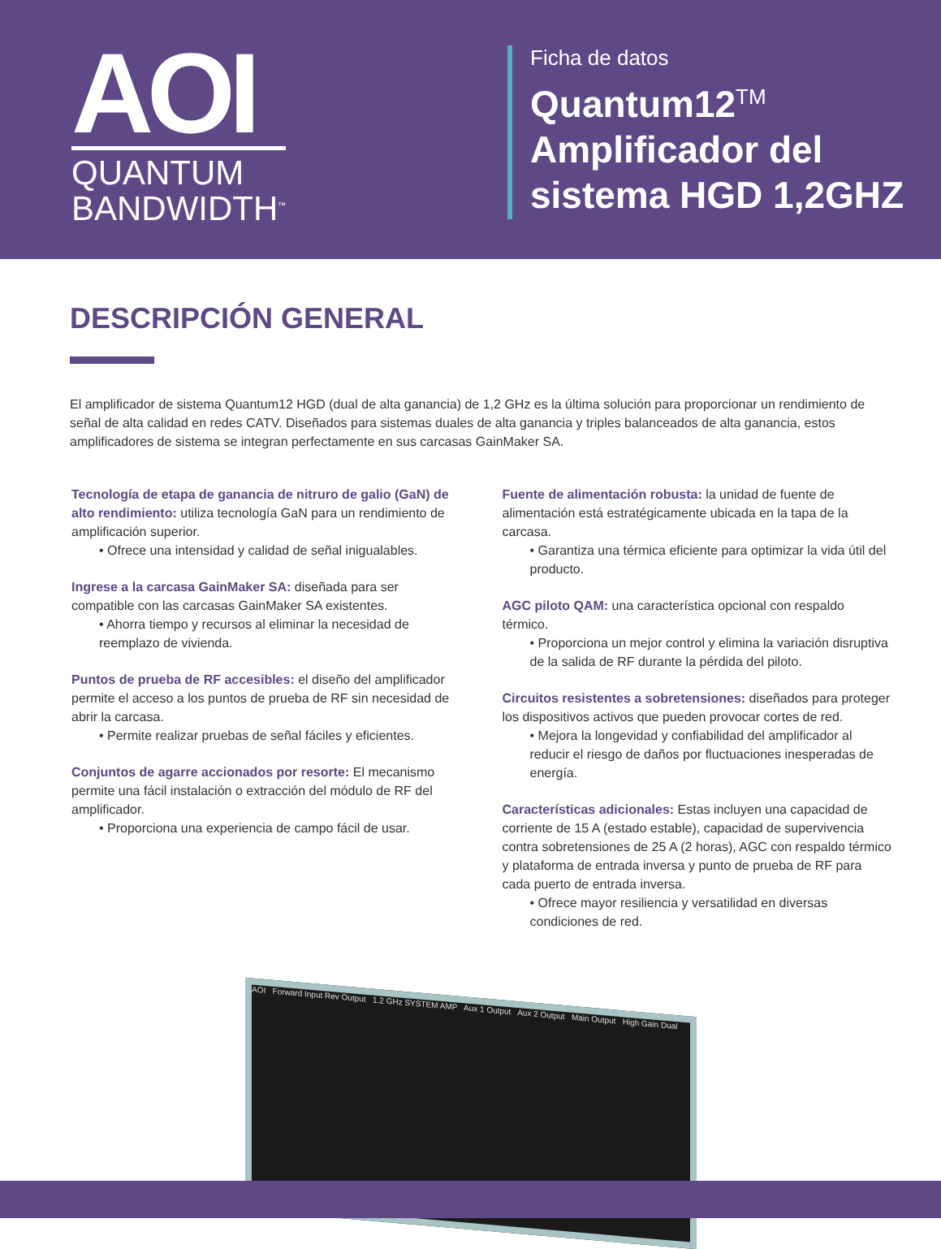AOI
QUANTUM
BANDWIDTH<sup>™</sup>
Ficha de datos
Quantum12<sup>TM</sup>
Amplificador del
sistema HGD 1,2GHZ
DESCRIPCIÓN GENERAL
El amplificador de sistema Quantum12 HGD (dual de alta ganancia) de 1,2 GHz es la última solución para proporcionar un rendimiento de señal de alta calidad en redes CATV. Diseñados para sistemas duales de alta ganancia y triples balanceados de alta ganancia, estos amplificadores de sistema se integran perfectamente en sus carcasas GainMaker SA.
Tecnología de etapa de ganancia de nitruro de galio (GaN) de alto rendimiento: utiliza tecnología GaN para un rendimiento de amplificación superior.
• Ofrece una intensidad y calidad de señal inigualables.
Ingrese a la carcasa GainMaker SA: diseñada para ser compatible con las carcasas GainMaker SA existentes.
• Ahorra tiempo y recursos al eliminar la necesidad de reemplazo de vivienda.
Puntos de prueba de RF accesibles: el diseño del amplificador permite el acceso a los puntos de prueba de RF sin necesidad de abrir la carcasa.
• Permite realizar pruebas de señal fáciles y eficientes.
Conjuntos de agarre accionados por resorte: El mecanismo permite una fácil instalación o extracción del módulo de RF del amplificador.
• Proporciona una experiencia de campo fácil de usar.
Fuente de alimentación robusta: la unidad de fuente de alimentación está estratégicamente ubicada en la tapa de la carcasa.
• Garantiza una térmica eficiente para optimizar la vida útil del producto.
AGC piloto QAM: una característica opcional con respaldo térmico.
• Proporciona un mejor control y elimina la variación disruptiva de la salida de RF durante la pérdida del piloto.
Circuitos resistentes a sobretensiones: diseñados para proteger los dispositivos activos que pueden provocar cortes de red.
• Mejora la longevidad y confiabilidad del amplificador al reducir el riesgo de daños por fluctuaciones inesperadas de energía.
Características adicionales: Estas incluyen una capacidad de corriente de 15 A (estado estable), capacidad de supervivencia contra sobretensiones de 25 A (2 horas), AGC con respaldo térmico y plataforma de entrada inversa y punto de prueba de RF para cada puerto de entrada inversa.
• Ofrece mayor resiliencia y versatilidad en diversas condiciones de red.
AOI Forward Input Rev Output 1.2 GHz SYSTEM AMP Aux 1 Output Aux 2 Output Main Output High Gain Dual